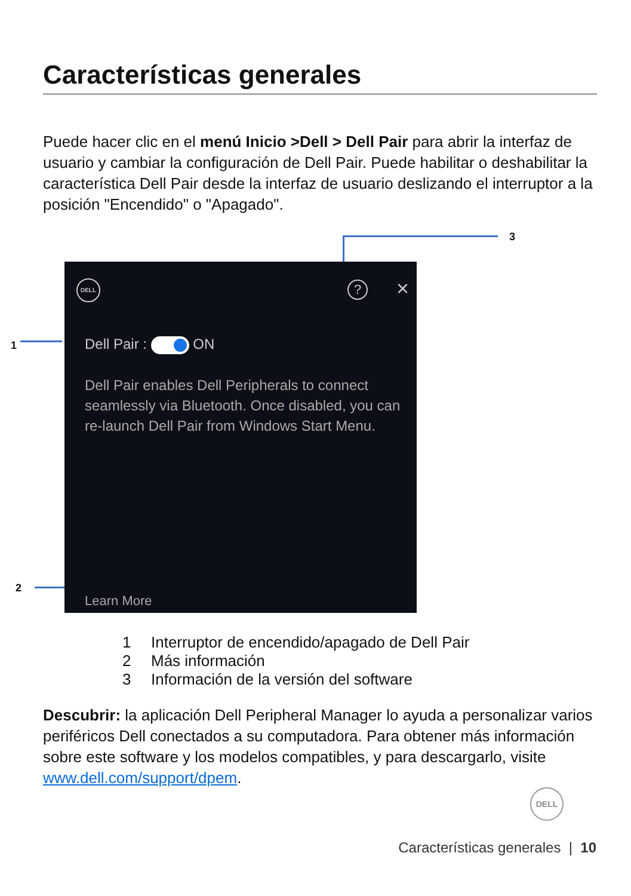Características generales
Puede hacer clic en el menú Inicio >Dell > Dell Pair para abrir la interfaz de usuario y cambiar la configuración de Dell Pair. Puede habilitar o deshabilitar la característica Dell Pair desde la interfaz de usuario deslizando el interruptor a la posición "Encendido" o "Apagado".
3
1
2
DELL ? ×
Dell Pair : ON
Dell Pair enables Dell Peripherals to connect seamlessly via Bluetooth. Once disabled, you can re-launch Dell Pair from Windows Start Menu.
Learn More
1 Interruptor de encendido/apagado de Dell Pair
2 Más información
3 Información de la versión del software
Descubrir: la aplicación Dell Peripheral Manager lo ayuda a personalizar varios periféricos Dell conectados a su computadora. Para obtener más información sobre este software y los modelos compatibles, y para descargarlo, visite www.dell.com/support/dpem.
DELL
Características generales | 10